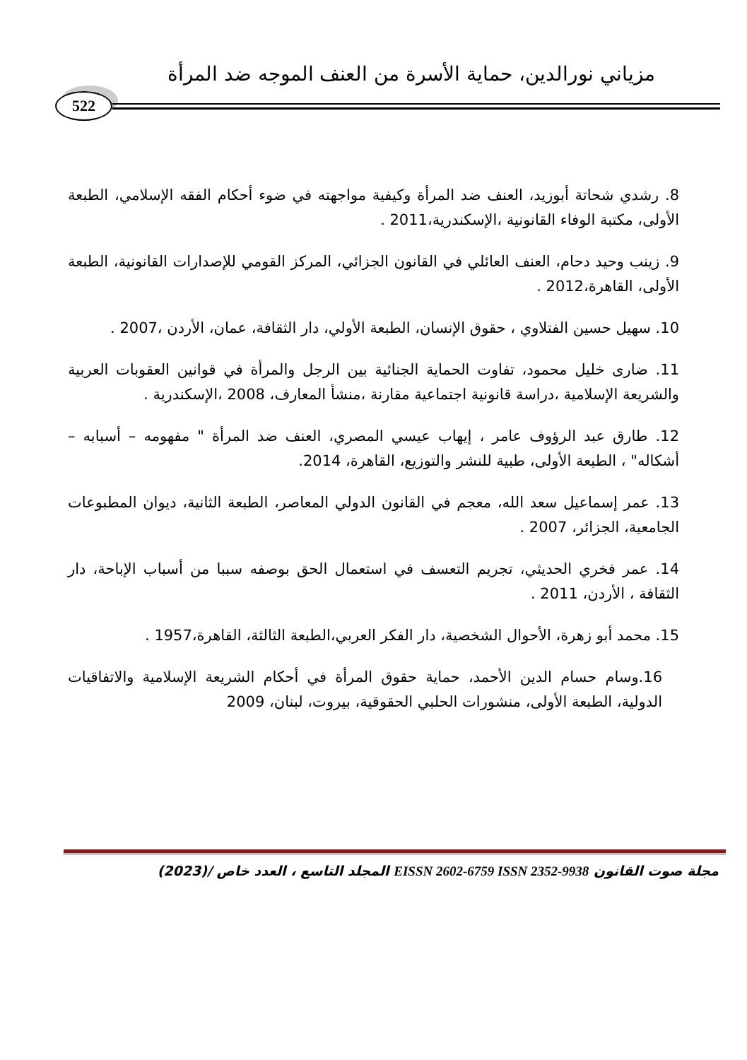مزياني نورالدين، حماية الأسرة من العنف الموجه ضد المرأة
522
8. رشدي شحاتة أبوزيد، العنف ضد المرأة وكيفية مواجهته في ضوء أحكام الفقه الإسلامي، الطبعة الأولى، مكتبة الوفاء القانونية ،الإسكندرية،2011 .
9. زينب وحيد دحام، العنف العائلي في القانون الجزائي، المركز القومي للإصدارات القانونية، الطبعة الأولى، القاهرة،2012 .
10. سهيل حسين الفتلاوي ، حقوق الإنسان، الطبعة الأولي، دار الثقافة، عمان، الأردن ،2007 .
11. ضارى خليل محمود، تفاوت الحماية الجنائية بين الرجل والمرأة في قوانين العقوبات العربية والشريعة الإسلامية ،دراسة قانونية اجتماعية مقارنة ،منشأ المعارف، 2008 ،الإسكندرية .
12. طارق عبد الرؤوف عامر ، إيهاب عيسي المصري، العنف ضد المرأة " مفهومه – أسبابه – أشكاله" ، الطبعة الأولى، طبية للنشر والتوزيع، القاهرة، 2014.
13. عمر إسماعيل سعد الله، معجم في القانون الدولي المعاصر، الطبعة الثانية، ديوان المطبوعات الجامعية، الجزائر، 2007 .
14. عمر فخري الحديثي، تجريم التعسف في استعمال الحق بوصفه سببا من أسباب الإباحة، دار الثقافة ، الأردن، 2011 .
15. محمد أبو زهرة، الأحوال الشخصية، دار الفكر العربي،الطبعة الثالثة، القاهرة،1957 .
16.وسام حسام الدين الأحمد، حماية حقوق المرأة في أحكام الشريعة الإسلامية والاتفاقيات الدولية، الطبعة الأولى، منشورات الحلبي الحقوقية، بيروت، لبنان، 2009
مجلة صوت القانون EISSN 2602-6759 ISSN 2352-9938 المجلد التاسع ، العدد خاص /(2023)